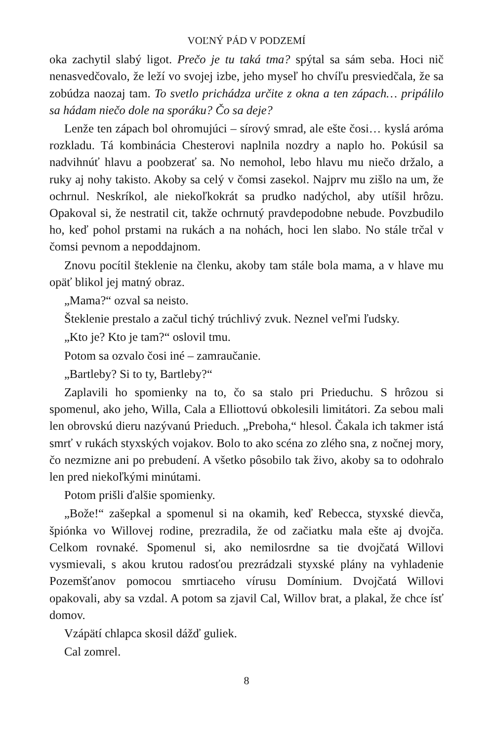VOĽNÝ PÁD V PODZEMÍ
oka zachytil slabý ligot. Prečo je tu taká tma? spýtal sa sám seba. Hoci nič nenasvedčovalo, že leží vo svojej izbe, jeho myseľ ho chvíľu presviedčala, že sa zobúdza naozaj tam. To svetlo prichádza určite z okna a ten zápach… pripálilo sa hádam niečo dole na sporáku? Čo sa deje?
Lenže ten zápach bol ohromujúci – sírový smrad, ale ešte čosi… kyslá aróma rozkladu. Tá kombinácia Chesterovi naplnila nozdry a naplo ho. Pokúsil sa nadvihnúť hlavu a poobzerať sa. No nemohol, lebo hlavu mu niečo držalo, a ruky aj nohy takisto. Akoby sa celý v čomsi zasekol. Najprv mu zišlo na um, že ochrnul. Neskríkol, ale niekoľkokrát sa prudko nadýchol, aby utíšil hrôzu. Opakoval si, že nestratil cit, takže ochrnutý pravdepodobne nebude. Povzbudilo ho, keď pohol prstami na rukách a na nohách, hoci len slabo. No stále trčal v čomsi pevnom a nepoddajnom.
Znovu pocítil šteklenie na členku, akoby tam stále bola mama, a v hlave mu opäť blikol jej matný obraz.
„Mama?“ ozval sa neisto.
Šteklenie prestalo a začul tichý trúchlivý zvuk. Neznel veľmi ľudsky.
„Kto je? Kto je tam?“ oslovil tmu.
Potom sa ozvalo čosi iné – zamraučanie.
„Bartleby? Si to ty, Bartleby?“
Zaplavili ho spomienky na to, čo sa stalo pri Prieduchu. S hrôzou si spomenul, ako jeho, Willa, Cala a Elliottovú obkolesili limitátori. Za sebou mali len obrovskú dieru nazývanú Prieduch. „Preboha,“ hlesol. Čakala ich takmer istá smrť v rukách styxských vojakov. Bolo to ako scéna zo zlého sna, z nočnej mory, čo nezmizne ani po prebudení. A všetko pôsobilo tak živo, akoby sa to odohralo len pred niekoľkými minútami.
Potom prišli ďalšie spomienky.
„Bože!“ zašepkal a spomenul si na okamih, keď Rebecca, styxské dievča, špiónka vo Willovej rodine, prezradila, že od začiatku mala ešte aj dvojča. Celkom rovnaké. Spomenul si, ako nemilosrdne sa tie dvojčatá Willovi vysmievali, s akou krutou radosťou prezrádzali styxské plány na vyhladenie Pozemšťanov pomocou smrtiaceho vírusu Domínium. Dvojčatá Willovi opakovali, aby sa vzdal. A potom sa zjavil Cal, Willov brat, a plakal, že chce ísť domov.
Vzápätí chlapca skosil dážď guliek.
Cal zomrel.
8